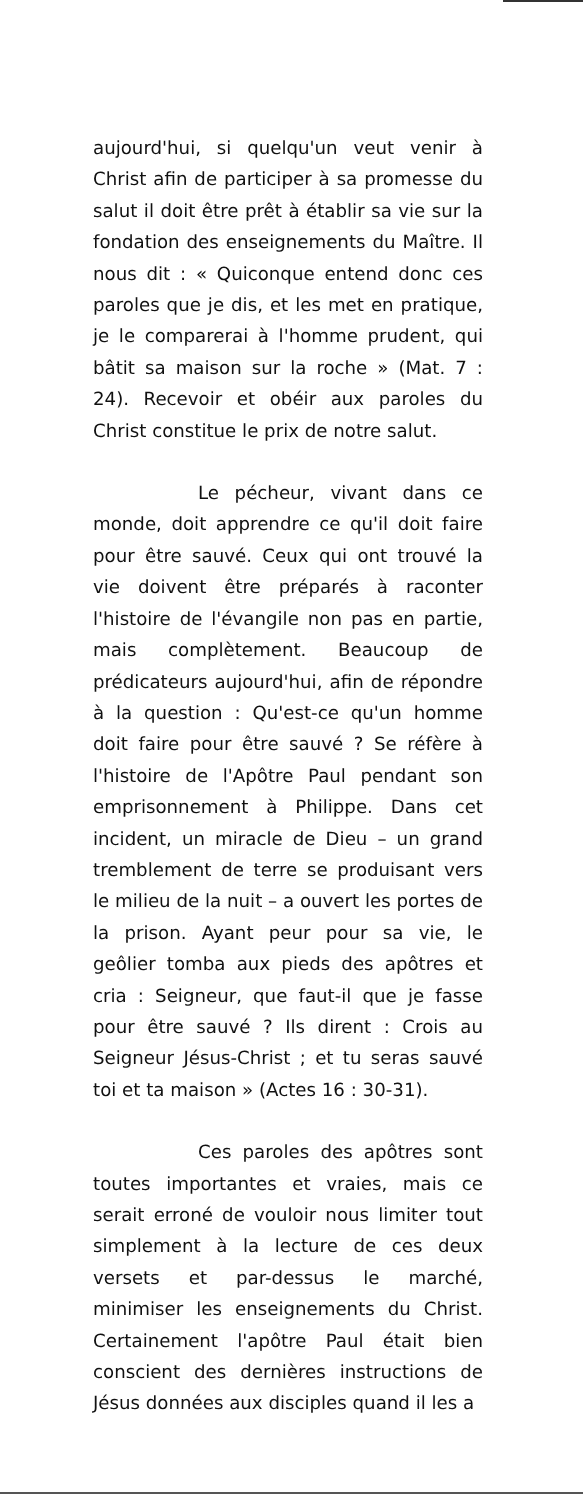aujourd'hui, si quelqu'un veut venir à Christ afin de participer à sa promesse du salut il doit être prêt à établir sa vie sur la fondation des enseignements du Maître. Il nous dit : « Quiconque entend donc ces paroles que je dis, et les met en pratique, je le comparerai à l'homme prudent, qui bâtit sa maison sur la roche » (Mat. 7 : 24). Recevoir et obéir aux paroles du Christ constitue le prix de notre salut.
Le pécheur, vivant dans ce monde, doit apprendre ce qu'il doit faire pour être sauvé. Ceux qui ont trouvé la vie doivent être préparés à raconter l'histoire de l'évangile non pas en partie, mais complètement. Beaucoup de prédicateurs aujourd'hui, afin de répondre à la question : Qu'est-ce qu'un homme doit faire pour être sauvé ? Se réfère à l'histoire de l'Apôtre Paul pendant son emprisonnement à Philippe. Dans cet incident, un miracle de Dieu – un grand tremblement de terre se produisant vers le milieu de la nuit – a ouvert les portes de la prison. Ayant peur pour sa vie, le geôlier tomba aux pieds des apôtres et cria : Seigneur, que faut-il que je fasse pour être sauvé ? Ils dirent : Crois au Seigneur Jésus-Christ ; et tu seras sauvé toi et ta maison » (Actes 16 : 30-31).
Ces paroles des apôtres sont toutes importantes et vraies, mais ce serait erroné de vouloir nous limiter tout simplement à la lecture de ces deux versets et par-dessus le marché, minimiser les enseignements du Christ. Certainement l'apôtre Paul était bien conscient des dernières instructions de Jésus données aux disciples quand il les a